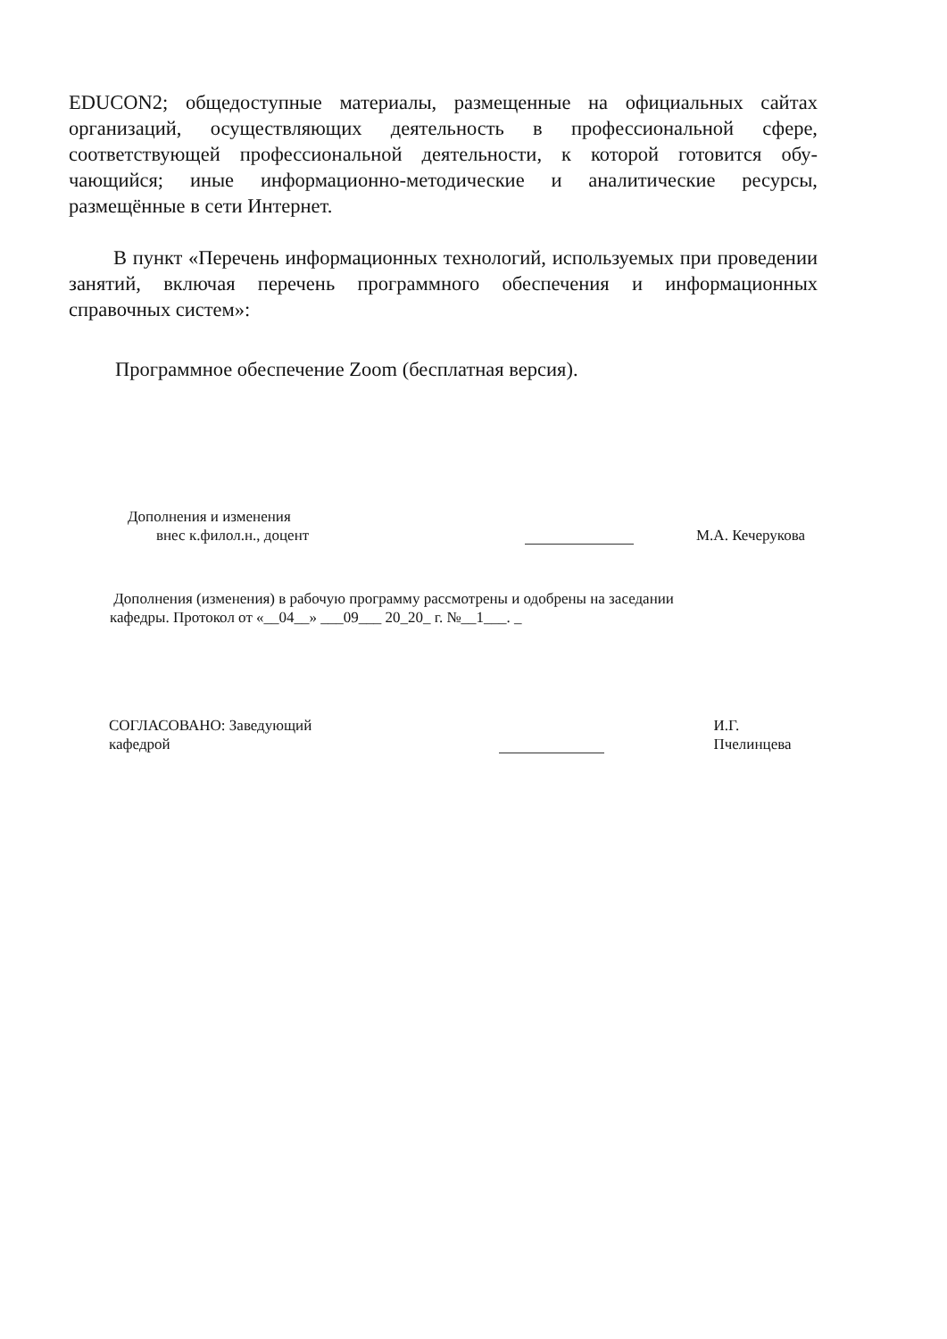EDUCON2; общедоступные материалы, размещенные на официальных сай­тах организаций, осуществляющих деятельность в профессиональной сфере, соответствующей профессиональной деятельности, к которой готовится обу­чающийся; иные информационно-методические и аналитические ресурсы, размещённые в сети Интернет.
В пункт «Перечень информационных технологий, используемых при проведении занятий, включая перечень программного обеспечения и инфор­мационных справочных систем»:
Программное обеспечение Zoom (бесплатная версия).
Дополнения и изменения
внес к.филол.н., доцент
М.А. Кечерукова
Дополнения (изменения) в рабочую программу рассмотрены и одобрены на заседании
кафедры. Протокол от «__04__» ___09___ 20_20_ г. №__1___. _
СОГЛАСОВАНО: Заведующий
кафедрой
И.Г. Пчелинцева